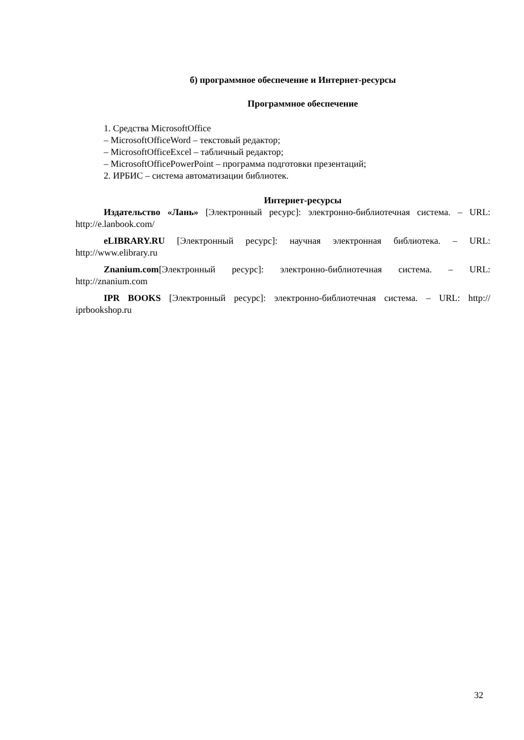б) программное обеспечение и Интернет-ресурсы
Программное обеспечение
1. Средства MicrosoftOffice
– MicrosoftOfficeWord – текстовый редактор;
– MicrosoftOfficeExcel – табличный редактор;
– MicrosoftOfficePowerPoint – программа подготовки презентаций;
2. ИРБИС – система автоматизации библиотек.
Интернет-ресурсы
Издательство «Лань» [Электронный ресурс]: электронно-библиотечная система. – URL: http://e.lanbook.com/
eLIBRARY.RU [Электронный ресурс]: научная электронная библиотека. – URL: http://www.elibrary.ru
Znanium.com[Электронный ресурс]: электронно-библиотечная система. – URL: http://znanium.com
IPR BOOKS [Электронный ресурс]: электронно-библиотечная система. – URL: http:// iprbookshop.ru
32